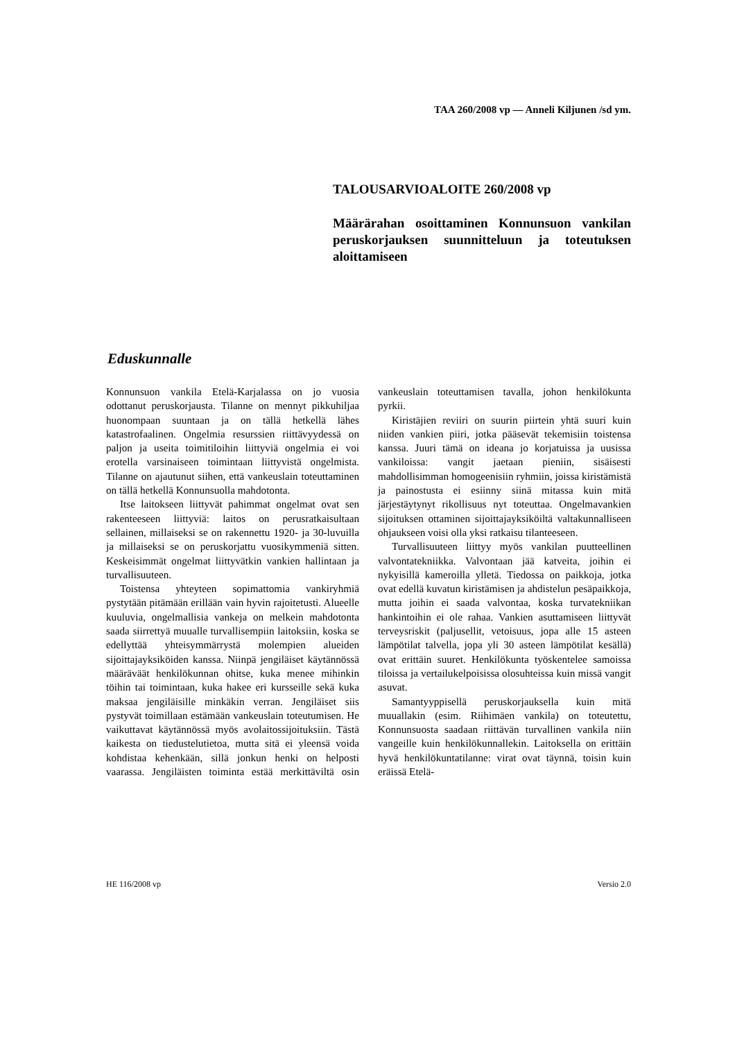TAA 260/2008 vp — Anneli Kiljunen /sd ym.
TALOUSARVIOALOITE 260/2008 vp
Määrärahan osoittaminen Konnunsuon vankilan peruskorjauksen suunnitteluun ja toteutuksen aloittamiseen
Eduskunnalle
Konnunsuon vankila Etelä-Karjalassa on jo vuosia odottanut peruskorjausta. Tilanne on mennyt pikkuhiljaa huonompaan suuntaan ja on tällä hetkellä lähes katastrofaalinen. Ongelmia resurssien riittävyydessä on paljon ja useita toimitiloihin liittyviä ongelmia ei voi erotella varsinaiseen toimintaan liittyvistä ongelmista. Tilanne on ajautunut siihen, että vankeuslain toteuttaminen on tällä hetkellä Konnunsuolla mahdotonta.
Itse laitokseen liittyvät pahimmat ongelmat ovat sen rakenteeseen liittyviä: laitos on perusratkaisultaan sellainen, millaiseksi se on rakennettu 1920- ja 30-luvuilla ja millaiseksi se on peruskorjattu vuosikymmeniä sitten. Keskeisimmät ongelmat liittyvätkin vankien hallintaan ja turvallisuuteen.
Toistensa yhteyteen sopimattomia vankiryhmiä pystytään pitämään erillään vain hyvin rajoitetusti. Alueelle kuuluvia, ongelmallisia vankeja on melkein mahdotonta saada siirrettyä muualle turvallisempiin laitoksiin, koska se edellyttää yhteisymmärrystä molempien alueiden sijoittajayksiköiden kanssa. Niinpä jengiläiset käytännössä määräväät henkilökunnan ohitse, kuka menee mihinkin töihin tai toimintaan, kuka hakee eri kursseille sekä kuka maksaa jengiläisille minkäkin verran. Jengiläiset siis pystyvät toimillaan estämään vankeuslain toteutumisen. He vaikuttavat käytännössä myös avolaitossijoituksiin. Tästä kaikesta on tiedustelutietoa, mutta sitä ei yleensä voida kohdistaa kehenkään, sillä jonkun henki on helposti vaarassa. Jengiläisten toiminta estää merkittäviltä osin vankeuslain toteuttamisen tavalla, johon henkilökunta pyrkii.
Kiristäjien reviiri on suurin piirtein yhtä suuri kuin niiden vankien piiri, jotka pääsevät tekemisiin toistensa kanssa. Juuri tämä on ideana jo korjatuissa ja uusissa vankiloissa: vangit jaetaan pieniin, sisäisesti mahdollisimman homogeenisiin ryhmiin, joissa kiristämistä ja painostusta ei esiinny siinä mitassa kuin mitä järjestäytynyt rikollisuus nyt toteuttaa. Ongelmavankien sijoituksen ottaminen sijoittajayksiköiltä valtakunnalliseen ohjaukseen voisi olla yksi ratkaisu tilanteeseen.
Turvallisuuteen liittyy myös vankilan puutteellinen valvontatekniikka. Valvontaan jää katveita, joihin ei nykyisillä kameroilla ylletä. Tiedossa on paikkoja, jotka ovat edellä kuvatun kiristämisen ja ahdistelun pesäpaikkoja, mutta joihin ei saada valvontaa, koska turvatekniikan hankintoihin ei ole rahaa. Vankien asuttamiseen liittyvät terveysriskit (paljusellit, vetoisuus, jopa alle 15 asteen lämpötilat talvella, jopa yli 30 asteen lämpötilat kesällä) ovat erittäin suuret. Henkilökunta työskentelee samoissa tiloissa ja vertailukelpoisissa olosuhteissa kuin missä vangit asuvat.
Samantyyppisellä peruskorjauksella kuin mitä muuallakin (esim. Riihimäen vankila) on toteutettu, Konnunsuosta saadaan riittävän turvallinen vankila niin vangeille kuin henkilökunnallekin. Laitoksella on erittäin hyvä henkilökuntatilanne: virat ovat täynnä, toisin kuin eräissä Etelä-
HE 116/2008 vp Versio 2.0